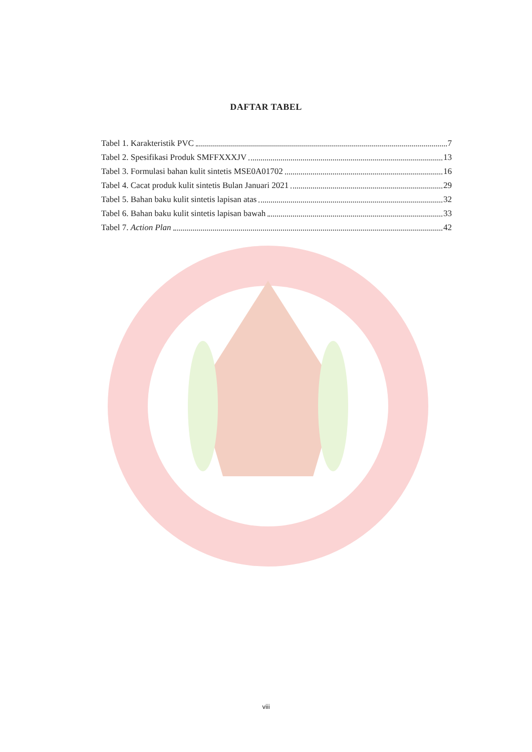DAFTAR TABEL
Tabel 1. Karakteristik PVC 7
Tabel 2. Spesifikasi Produk SMFFXXXJV 13
Tabel 3. Formulasi bahan kulit sintetis MSE0A01702 16
Tabel 4. Cacat produk kulit sintetis Bulan Januari 2021 29
Tabel 5. Bahan baku kulit sintetis lapisan atas 32
Tabel 6. Bahan baku kulit sintetis lapisan bawah 33
Tabel 7. Action Plan 42
viii